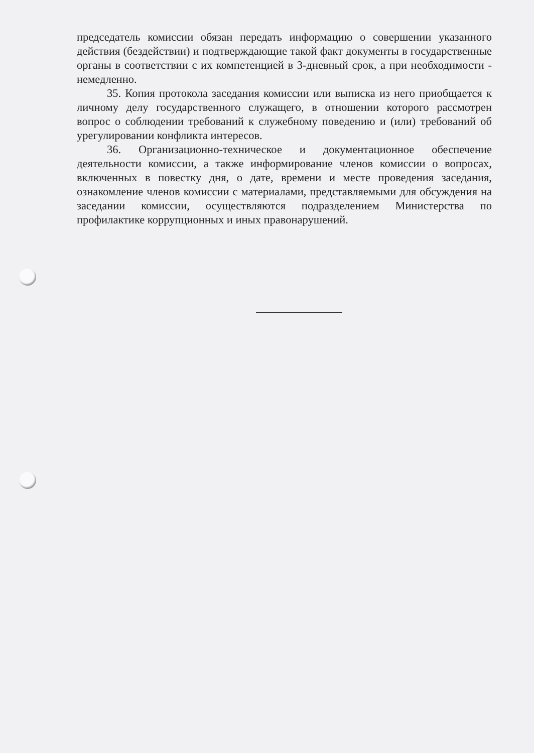председатель комиссии обязан передать информацию о совершении указанного действия (бездействии) и подтверждающие такой факт документы в государственные органы в соответствии с их компетенцией в 3-дневный срок, а при необходимости - немедленно.
35. Копия протокола заседания комиссии или выписка из него приобщается к личному делу государственного служащего, в отношении которого рассмотрен вопрос о соблюдении требований к служебному поведению и (или) требований об урегулировании конфликта интересов.
36. Организационно-техническое и документационное обеспечение деятельности комиссии, а также информирование членов комиссии о вопросах, включенных в повестку дня, о дате, времени и месте проведения заседания, ознакомление членов комиссии с материалами, представляемыми для обсуждения на заседании комиссии, осуществляются подразделением Министерства по профилактике коррупционных и иных правонарушений.